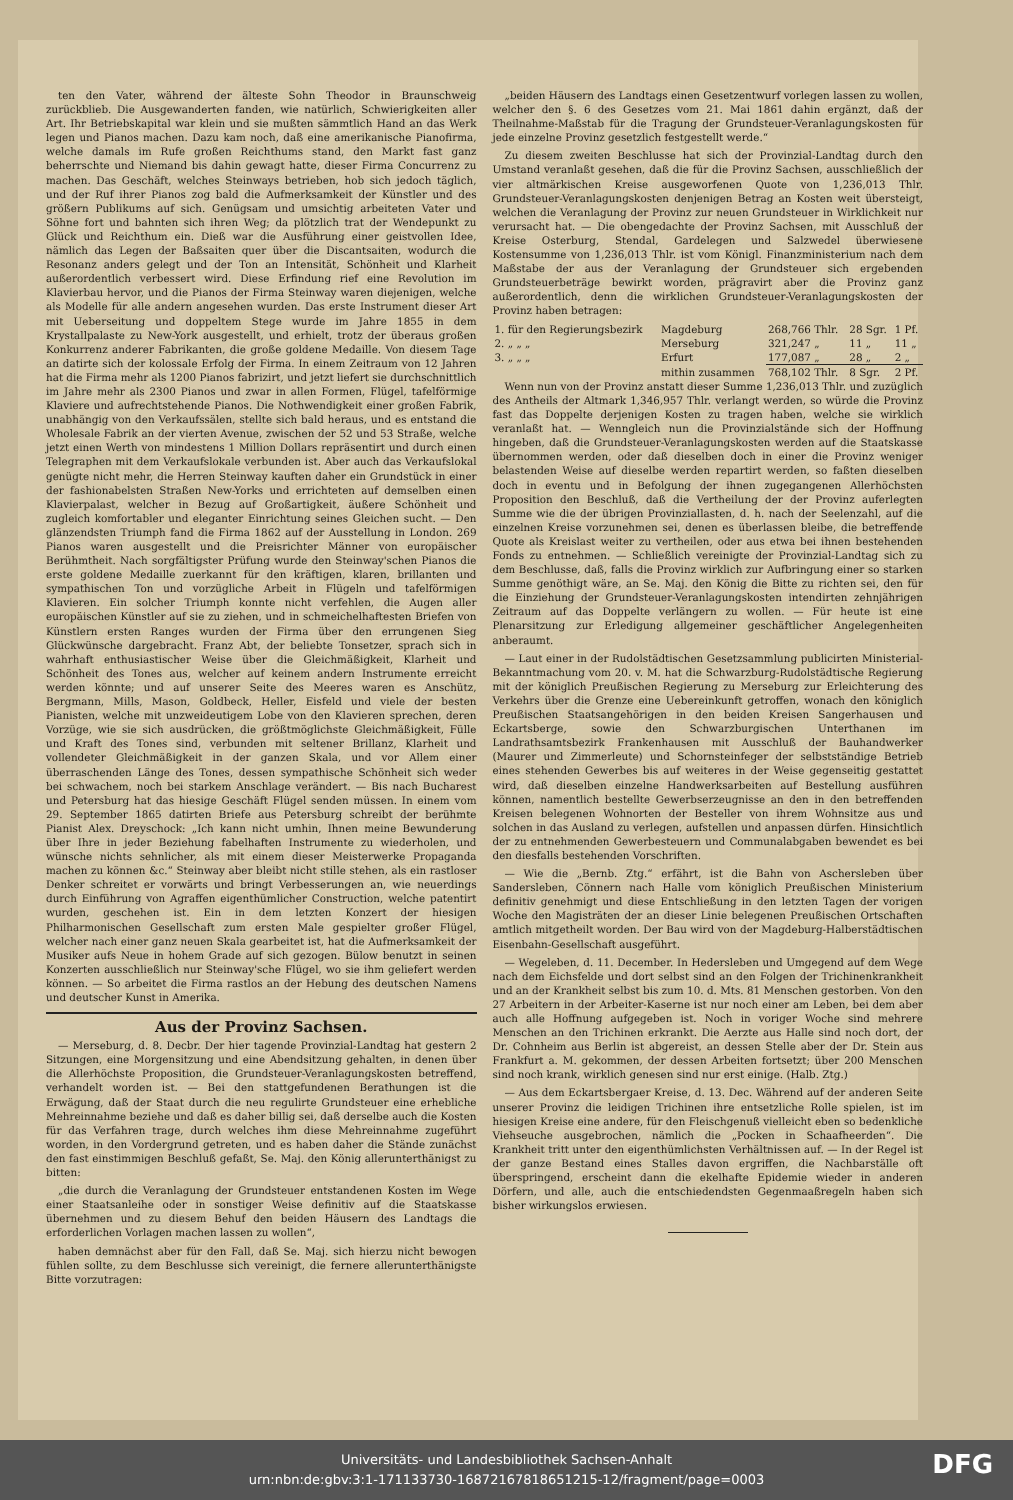ten den Vater, während der älteste Sohn Theodor in Braunschweig zurückblieb. Die Ausgewanderten fanden, wie natürlich, Schwierigkeiten aller Art. Ihr Betriebskapital war klein und sie mußten sämmtlich Hand an das Werk legen und Pianos machen. Dazu kam noch, daß eine amerikanische Pianofirma, welche damals im Rufe großen Reichthums stand, den Markt fast ganz beherrschte und Niemand bis dahin gewagt hatte, dieser Firma Concurrenz zu machen. Das Geschäft, welches Steinways betrieben, hob sich jedoch täglich, und der Ruf ihrer Pianos zog bald die Aufmerksamkeit der Künstler und des größern Publikums auf sich. Genügsam und umsichtig arbeiteten Vater und Söhne fort und bahnten sich ihren Weg; da plötzlich trat der Wendepunkt zu Glück und Reichthum ein. Dieß war die Ausführung einer geistvollen Idee, nämlich das Legen der Baßsaiten quer über die Discantsaiten, wodurch die Resonanz anders gelegt und der Ton an Intensität, Schönheit und Klarheit außerordentlich verbessert wird. Diese Erfindung rief eine Revolution im Klavierbau hervor, und die Pianos der Firma Steinway waren diejenigen, welche als Modelle für alle andern angesehen wurden. Das erste Instrument dieser Art mit Ueberseitung und doppeltem Stege wurde im Jahre 1855 in dem Krystallpalaste zu New-York ausgestellt, und erhielt, trotz der überaus großen Konkurrenz anderer Fabrikanten, die große goldene Medaille. Von diesem Tage an datirte sich der kolossale Erfolg der Firma. In einem Zeitraum von 12 Jahren hat die Firma mehr als 1200 Pianos fabrizirt, und jetzt liefert sie durchschnittlich im Jahre mehr als 2300 Pianos und zwar in allen Formen, Flügel, tafelförmige Klaviere und aufrechtstehende Pianos. Die Nothwendigkeit einer großen Fabrik, unabhängig von den Verkaufssälen, stellte sich bald heraus, und es entstand die Wholesale Fabrik an der vierten Avenue, zwischen der 52 und 53 Straße, welche jetzt einen Werth von mindestens 1 Million Dollars repräsentirt und durch einen Telegraphen mit dem Verkaufslokale verbunden ist. Aber auch das Verkaufslokal genügte nicht mehr, die Herren Steinway kauften daher ein Grundstück in einer der fashionabelsten Straßen New-Yorks und errichteten auf demselben einen Klavierpalast, welcher in Bezug auf Großartigkeit, äußere Schönheit und zugleich komfortabler und eleganter Einrichtung seines Gleichen sucht. — Den glänzendsten Triumph fand die Firma 1862 auf der Ausstellung in London. 269 Pianos waren ausgestellt und die Preisrichter Männer von europäischer Berühmtheit. Nach sorgfältigster Prüfung wurde den Steinway'schen Pianos die erste goldene Medaille zuerkannt für den kräftigen, klaren, brillanten und sympathischen Ton und vorzügliche Arbeit in Flügeln und tafelförmigen Klavieren. Ein solcher Triumph konnte nicht verfehlen, die Augen aller europäischen Künstler auf sie zu ziehen, und in schmeichelhaftesten Briefen von Künstlern ersten Ranges wurden der Firma über den errungenen Sieg Glückwünsche dargebracht. Franz Abt, der beliebte Tonsetzer, sprach sich in wahrhaft enthusiastischer Weise über die Gleichmäßigkeit, Klarheit und Schönheit des Tones aus, welcher auf keinem andern Instrumente erreicht werden könnte; und auf unserer Seite des Meeres waren es Anschütz, Bergmann, Mills, Mason, Goldbeck, Heller, Eisfeld und viele der besten Pianisten, welche mit unzweideutigem Lobe von den Klavieren sprechen, deren Vorzüge, wie sie sich ausdrücken, die größtmöglichste Gleichmäßigkeit, Fülle und Kraft des Tones sind, verbunden mit seltener Brillanz, Klarheit und vollendeter Gleichmäßigkeit in der ganzen Skala, und vor Allem einer überraschenden Länge des Tones, dessen sympathische Schönheit sich weder bei schwachem, noch bei starkem Anschlage verändert. — Bis nach Bucharest und Petersburg hat das hiesige Geschäft Flügel senden müssen. In einem vom 29. September 1865 datirten Briefe aus Petersburg schreibt der berühmte Pianist Alex. Dreyschock: „Ich kann nicht umhin, Ihnen meine Bewunderung über Ihre in jeder Beziehung fabelhaften Instrumente zu wiederholen, und wünsche nichts sehnlicher, als mit einem dieser Meisterwerke Propaganda machen zu können &c.“ Steinway aber bleibt nicht stille stehen, als ein rastloser Denker schreitet er vorwärts und bringt Verbesserungen an, wie neuerdings durch Einführung von Agraffen eigenthümlicher Construction, welche patentirt wurden, geschehen ist. Ein in dem letzten Konzert der hiesigen Philharmonischen Gesellschaft zum ersten Male gespielter großer Flügel, welcher nach einer ganz neuen Skala gearbeitet ist, hat die Aufmerksamkeit der Musiker aufs Neue in hohem Grade auf sich gezogen. Bülow benutzt in seinen Konzerten ausschließlich nur Steinway'sche Flügel, wo sie ihm geliefert werden können. — So arbeitet die Firma rastlos an der Hebung des deutschen Namens und deutscher Kunst in Amerika.
Aus der Provinz Sachsen.
— Merseburg, d. 8. Decbr. Der hier tagende Provinzial-Landtag hat gestern 2 Sitzungen, eine Morgensitzung und eine Abendsitzung gehalten, in denen über die Allerhöchste Proposition, die Grundsteuer-Veranlagungskosten betreffend, verhandelt worden ist. — Bei den stattgefundenen Berathungen ist die Erwägung, daß der Staat durch die neu regulirte Grundsteuer eine erhebliche Mehreinnahme beziehe und daß es daher billig sei, daß derselbe auch die Kosten für das Verfahren trage, durch welches ihm diese Mehreinnahme zugeführt worden, in den Vordergrund getreten, und es haben daher die Stände zunächst den fast einstimmigen Beschluß gefaßt, Se. Maj. den König allerunterthänigst zu bitten:
„die durch die Veranlagung der Grundsteuer entstandenen Kosten im Wege einer Staatsanleihe oder in sonstiger Weise definitiv auf die Staatskasse übernehmen und zu diesem Behuf den beiden Häusern des Landtags die erforderlichen Vorlagen machen lassen zu wollen“,
haben demnächst aber für den Fall, daß Se. Maj. sich hierzu nicht bewogen fühlen sollte, zu dem Beschlusse sich vereinigt, die fernere allerunterthänigste Bitte vorzutragen:
„beiden Häusern des Landtags einen Gesetzentwurf vorlegen lassen zu wollen, welcher den §. 6 des Gesetzes vom 21. Mai 1861 dahin ergänzt, daß der Theilnahme-Maßstab für die Tragung der Grundsteuer-Veranlagungskosten für jede einzelne Provinz gesetzlich festgestellt werde.“
Zu diesem zweiten Beschlusse hat sich der Provinzial-Landtag durch den Umstand veranlaßt gesehen, daß die für die Provinz Sachsen, ausschließlich der vier altmärkischen Kreise ausgeworfenen Quote von 1,236,013 Thlr. Grundsteuer-Veranlagungskosten denjenigen Betrag an Kosten weit übersteigt, welchen die Veranlagung der Provinz zur neuen Grundsteuer in Wirklichkeit nur verursacht hat. — Die obengedachte der Provinz Sachsen, mit Ausschluß der Kreise Osterburg, Stendal, Gardelegen und Salzwedel überwiesene Kostensumme von 1,236,013 Thlr. ist vom Königl. Finanzministerium nach dem Maßstabe der aus der Veranlagung der Grundsteuer sich ergebenden Grundsteuerbeträge bewirkt worden, prägravirt aber die Provinz ganz außerordentlich, denn die wirklichen Grundsteuer-Veranlagungskosten der Provinz haben betragen:
| 1. für den Regierungsbezirk | Magdeburg | 268,766 Thlr. | 28 Sgr. | 1 Pf. |
| 2. „ „ „ | Merseburg | 321,247 „ | 11 „ | 11 „ |
| 3. „ „ „ | Erfurt | 177,087 „ | 28 „ | 2 „ |
| | mithin zusammen | 768,102 Thlr. | 8 Sgr. | 2 Pf. |
Wenn nun von der Provinz anstatt dieser Summe 1,236,013 Thlr. und zuzüglich des Antheils der Altmark 1,346,957 Thlr. verlangt werden, so würde die Provinz fast das Doppelte derjenigen Kosten zu tragen haben, welche sie wirklich veranlaßt hat. — Wenngleich nun die Provinzialstände sich der Hoffnung hingeben, daß die Grundsteuer-Veranlagungskosten werden auf die Staatskasse übernommen werden, oder daß dieselben doch in einer die Provinz weniger belastenden Weise auf dieselbe werden repartirt werden, so faßten dieselben doch in eventu und in Befolgung der ihnen zugegangenen Allerhöchsten Proposition den Beschluß, daß die Vertheilung der der Provinz auferlegten Summe wie die der übrigen Provinziallasten, d. h. nach der Seelenzahl, auf die einzelnen Kreise vorzunehmen sei, denen es überlassen bleibe, die betreffende Quote als Kreislast weiter zu vertheilen, oder aus etwa bei ihnen bestehenden Fonds zu entnehmen. — Schließlich vereinigte der Provinzial-Landtag sich zu dem Beschlusse, daß, falls die Provinz wirklich zur Aufbringung einer so starken Summe genöthigt wäre, an Se. Maj. den König die Bitte zu richten sei, den für die Einziehung der Grundsteuer-Veranlagungskosten intendirten zehnjährigen Zeitraum auf das Doppelte verlängern zu wollen. — Für heute ist eine Plenarsitzung zur Erledigung allgemeiner geschäftlicher Angelegenheiten anberaumt.
— Laut einer in der Rudolstädtischen Gesetzsammlung publicirten Ministerial-Bekanntmachung vom 20. v. M. hat die Schwarzburg-Rudolstädtische Regierung mit der königlich Preußischen Regierung zu Merseburg zur Erleichterung des Verkehrs über die Grenze eine Uebereinkunft getroffen, wonach den königlich Preußischen Staatsangehörigen in den beiden Kreisen Sangerhausen und Eckartsberge, sowie den Schwarzburgischen Unterthanen im Landrathsamtsbezirk Frankenhausen mit Ausschluß der Bauhandwerker (Maurer und Zimmerleute) und Schornsteinfeger der selbstständige Betrieb eines stehenden Gewerbes bis auf weiteres in der Weise gegenseitig gestattet wird, daß dieselben einzelne Handwerksarbeiten auf Bestellung ausführen können, namentlich bestellte Gewerbserzeugnisse an den in den betreffenden Kreisen belegenen Wohnorten der Besteller von ihrem Wohnsitze aus und solchen in das Ausland zu verlegen, aufstellen und anpassen dürfen. Hinsichtlich der zu entnehmenden Gewerbesteuern und Communalabgaben bewendet es bei den diesfalls bestehenden Vorschriften.
— Wie die „Bernb. Ztg.“ erfährt, ist die Bahn von Aschersleben über Sandersleben, Cönnern nach Halle vom königlich Preußischen Ministerium definitiv genehmigt und diese Entschließung in den letzten Tagen der vorigen Woche den Magisträten der an dieser Linie belegenen Preußischen Ortschaften amtlich mitgetheilt worden. Der Bau wird von der Magdeburg-Halberstädtischen Eisenbahn-Gesellschaft ausgeführt.
— Wegeleben, d. 11. December. In Hedersleben und Umgegend auf dem Wege nach dem Eichsfelde und dort selbst sind an den Folgen der Trichinenkrankheit und an der Krankheit selbst bis zum 10. d. Mts. 81 Menschen gestorben. Von den 27 Arbeitern in der Arbeiter-Kaserne ist nur noch einer am Leben, bei dem aber auch alle Hoffnung aufgegeben ist. Noch in voriger Woche sind mehrere Menschen an den Trichinen erkrankt. Die Aerzte aus Halle sind noch dort, der Dr. Cohnheim aus Berlin ist abgereist, an dessen Stelle aber der Dr. Stein aus Frankfurt a. M. gekommen, der dessen Arbeiten fortsetzt; über 200 Menschen sind noch krank, wirklich genesen sind nur erst einige. (Halb. Ztg.)
— Aus dem Eckartsbergaer Kreise, d. 13. Dec. Während auf der anderen Seite unserer Provinz die leidigen Trichinen ihre entsetzliche Rolle spielen, ist im hiesigen Kreise eine andere, für den Fleischgenuß vielleicht eben so bedenkliche Viehseuche ausgebrochen, nämlich die „Pocken in Schaafheerden“. Die Krankheit tritt unter den eigenthümlichsten Verhältnissen auf. — In der Regel ist der ganze Bestand eines Stalles davon ergriffen, die Nachbarställe oft überspringend, erscheint dann die ekelhafte Epidemie wieder in anderen Dörfern, und alle, auch die entschiedendsten Gegenmaaßregeln haben sich bisher wirkungslos erwiesen.
Universitäts- und Landesbibliothek Sachsen-Anhalt
urn:nbn:de:gbv:3:1-171133730-16872167818651215-12/fragment/page=0003
DFG